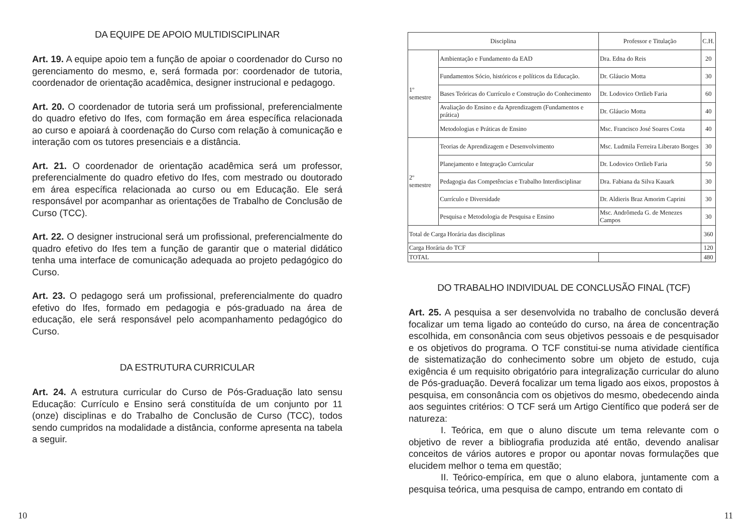DA EQUIPE DE APOIO MULTIDISCIPLINAR
Art. 19. A equipe apoio tem a função de apoiar o coordenador do Curso no gerenciamento do mesmo, e, será formada por: coordenador de tutoria, coordenador de orientação acadêmica, designer instrucional e pedagogo.
Art. 20. O coordenador de tutoria será um profissional, preferencialmente do quadro efetivo do Ifes, com formação em área específica relacionada ao curso e apoiará à coordenação do Curso com relação à comunicação e interação com os tutores presenciais e a distância.
Art. 21. O coordenador de orientação acadêmica será um professor, preferencialmente do quadro efetivo do Ifes, com mestrado ou doutorado em área específica relacionada ao curso ou em Educação. Ele será responsável por acompanhar as orientações de Trabalho de Conclusão de Curso (TCC).
Art. 22. O designer instrucional será um profissional, preferencialmente do quadro efetivo do Ifes tem a função de garantir que o material didático tenha uma interface de comunicação adequada ao projeto pedagógico do Curso.
Art. 23. O pedagogo será um profissional, preferencialmente do quadro efetivo do Ifes, formado em pedagogia e pós-graduado na área de educação, ele será responsável pelo acompanhamento pedagógico do Curso.
DA ESTRUTURA CURRICULAR
Art. 24. A estrutura curricular do Curso de Pós-Graduação lato sensu Educação: Currículo e Ensino será constituída de um conjunto por 11 (onze) disciplinas e do Trabalho de Conclusão de Curso (TCC), todos sendo cumpridos na modalidade a distância, conforme apresenta na tabela a seguir.
10
| Disciplina | | Professor e Titulação | C.H. |
| --- | --- | --- | --- |
| 1º semestre | Ambientação e Fundamento da EAD | Dra. Edna do Reis | 20 |
| | Fundamentos Sócio, históricos e políticos da Educação. | Dr. Gláucio Motta | 30 |
| | Bases Teóricas do Currículo e Construção do Conhecimento | Dr. Lodovico Ortlieb Faria | 60 |
| | Avaliação do Ensino e da Aprendizagem (Fundamentos e prática) | Dr. Gláucio Motta | 40 |
| | Metodologias e Práticas de Ensino | Msc. Francisco José Soares Costa | 40 |
| 2º semestre | Teorias de Aprendizagem e Desenvolvimento | Msc. Ludmila Ferreira Liberato Borges | 30 |
| | Planejamento e Integração Curricular | Dr. Lodovico Ortlieb Faria | 50 |
| | Pedagogia das Competências e Trabalho Interdisciplinar | Dra. Fabiana da Silva Kauark | 30 |
| | Currículo e Diversidade | Dr. Aldieris Braz Amorim Caprini | 30 |
| | Pesquisa e Metodologia de Pesquisa e Ensino | Msc. Andrômeda G. de Menezes Campos | 30 |
| Total de Carga Horária das disciplinas | | | 360 |
| Carga Horária do TCF | | | 120 |
| TOTAL | | | 480 |
DO TRABALHO INDIVIDUAL DE CONCLUSÃO FINAL (TCF)
Art. 25. A pesquisa a ser desenvolvida no trabalho de conclusão deverá focalizar um tema ligado ao conteúdo do curso, na área de concentração escolhida, em consonância com seus objetivos pessoais e de pesquisador e os objetivos do programa. O TCF constitui-se numa atividade científica de sistematização do conhecimento sobre um objeto de estudo, cuja exigência é um requisito obrigatório para integralização curricular do aluno de Pós-graduação. Deverá focalizar um tema ligado aos eixos, propostos à pesquisa, em consonância com os objetivos do mesmo, obedecendo ainda aos seguintes critérios: O TCF será um Artigo Científico que poderá ser de natureza:
I. Teórica, em que o aluno discute um tema relevante com o objetivo de rever a bibliografia produzida até então, devendo analisar conceitos de vários autores e propor ou apontar novas formulações que elucidem melhor o tema em questão;
II. Teórico-empírica, em que o aluno elabora, juntamente com a pesquisa teórica, uma pesquisa de campo, entrando em contato di
11